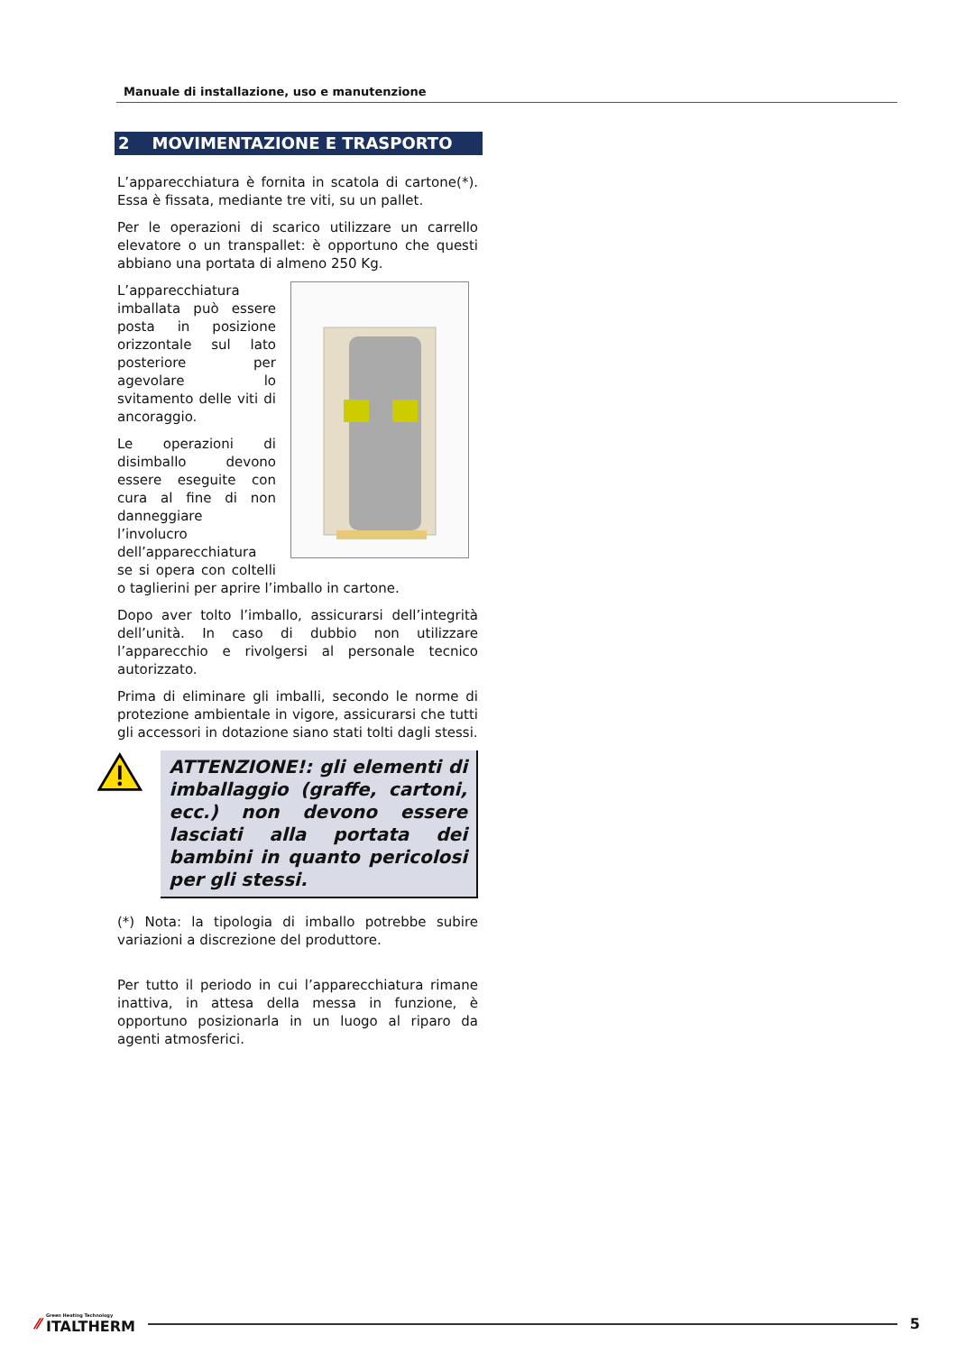Manuale di installazione, uso e manutenzione
2 MOVIMENTAZIONE E TRASPORTO
L’apparecchiatura è fornita in scatola di cartone(*). Essa è fissata, mediante tre viti, su un pallet.
Per le operazioni di scarico utilizzare un carrello elevatore o un transpallet: è opportuno che questi abbiano una portata di almeno 250 Kg.
L’apparecchiatura imballata può essere posta in posizione orizzontale sul lato posteriore per agevolare lo svitamento delle viti di ancoraggio.
Le operazioni di disimballo devono essere eseguite con cura al fine di non danneggiare l’involucro dell’apparecchiatura se si opera con coltelli o taglierini per aprire l’imballo in cartone.
Dopo aver tolto l’imballo, assicurarsi dell’integrità dell’unità. In caso di dubbio non utilizzare l’apparecchio e rivolgersi al personale tecnico autorizzato.
Prima di eliminare gli imballi, secondo le norme di protezione ambientale in vigore, assicurarsi che tutti gli accessori in dotazione siano stati tolti dagli stessi.
ATTENZIONE!: gli elementi di imballaggio (graffe, cartoni, ecc.) non devono essere lasciati alla portata dei bambini in quanto pericolosi per gli stessi.
(*) Nota: la tipologia di imballo potrebbe subire variazioni a discrezione del produttore.
Per tutto il periodo in cui l’apparecchiatura rimane inattiva, in attesa della messa in funzione, è opportuno posizionarla in un luogo al riparo da agenti atmosferici.
⁄⁄ Green Heating Technology
ITALTHERM
5